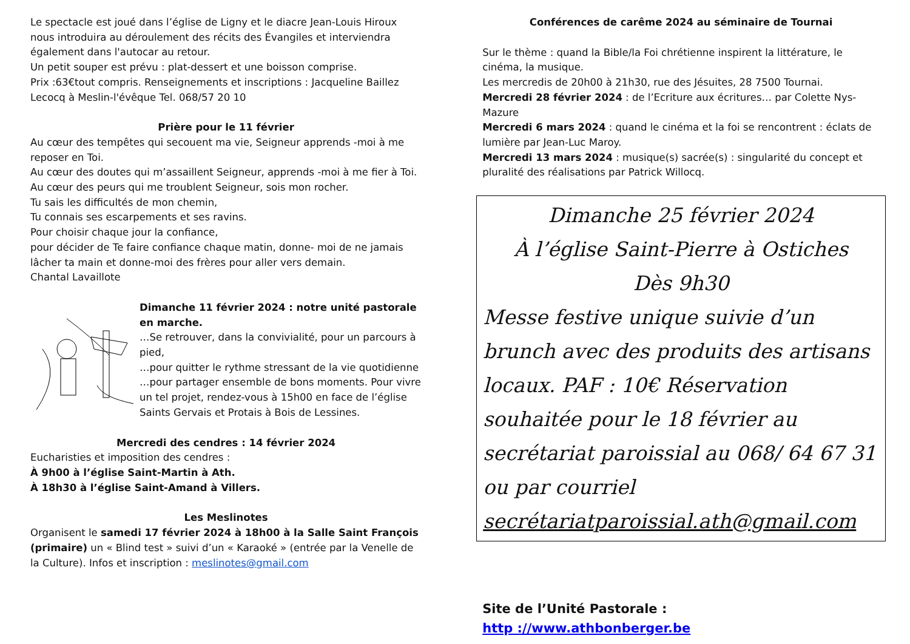Le spectacle est joué dans l’église de Ligny et le diacre Jean-Louis Hiroux nous introduira au déroulement des récits des Évangiles et interviendra également dans l'autocar au retour.
Un petit souper est prévu : plat-dessert et une boisson comprise.
Prix :63€tout compris. Renseignements et inscriptions : Jacqueline Baillez Lecocq à Meslin-l'évêque Tel. 068/57 20 10
Prière pour le 11 février
Au cœur des tempêtes qui secouent ma vie, Seigneur apprends -moi à me reposer en Toi.
Au cœur des doutes qui m’assaillent Seigneur, apprends -moi à me fier à Toi.
Au cœur des peurs qui me troublent Seigneur, sois mon rocher.
Tu sais les difficultés de mon chemin,
Tu connais ses escarpements et ses ravins.
Pour choisir chaque jour la confiance,
pour décider de Te faire confiance chaque matin, donne- moi de ne jamais lâcher ta main et donne-moi des frères pour aller vers demain.
Chantal Lavaillote
Dimanche 11 février 2024 : notre unité pastorale en marche.
…Se retrouver, dans la convivialité, pour un parcours à pied,
…pour quitter le rythme stressant de la vie quotidienne
…pour partager ensemble de bons moments. Pour vivre un tel projet, rendez-vous à 15h00 en face de l’église Saints Gervais et Protais à Bois de Lessines.
Mercredi des cendres : 14 février 2024
Eucharisties et imposition des cendres :
À 9h00 à l’église Saint-Martin à Ath.
À 18h30 à l’église Saint-Amand à Villers.
Les Meslinotes
Organisent le samedi 17 février 2024 à 18h00 à la Salle Saint François (primaire) un « Blind test » suivi d’un « Karaoké » (entrée par la Venelle de la Culture). Infos et inscription : meslinotes@gmail.com
Conférences de carême 2024 au séminaire de Tournai
Sur le thème : quand la Bible/la Foi chrétienne inspirent la littérature, le cinéma, la musique.
Les mercredis de 20h00 à 21h30, rue des Jésuites, 28 7500 Tournai.
Mercredi 28 février 2024 : de l’Ecriture aux écritures… par Colette Nys-Mazure
Mercredi 6 mars 2024 : quand le cinéma et la foi se rencontrent : éclats de lumière par Jean-Luc Maroy.
Mercredi 13 mars 2024 : musique(s) sacrée(s) : singularité du concept et pluralité des réalisations par Patrick Willocq.
Dimanche 25 février 2024
À l’église Saint-Pierre à Ostiches
Dès 9h30
Messe festive unique suivie d’un brunch avec des produits des artisans locaux. PAF : 10€ Réservation souhaitée pour le 18 février au secrétariat paroissial au 068/ 64 67 31 ou par courriel secrétariatparoissial.ath@gmail.com
Site de l’Unité Pastorale :
http ://www.athbonberger.be